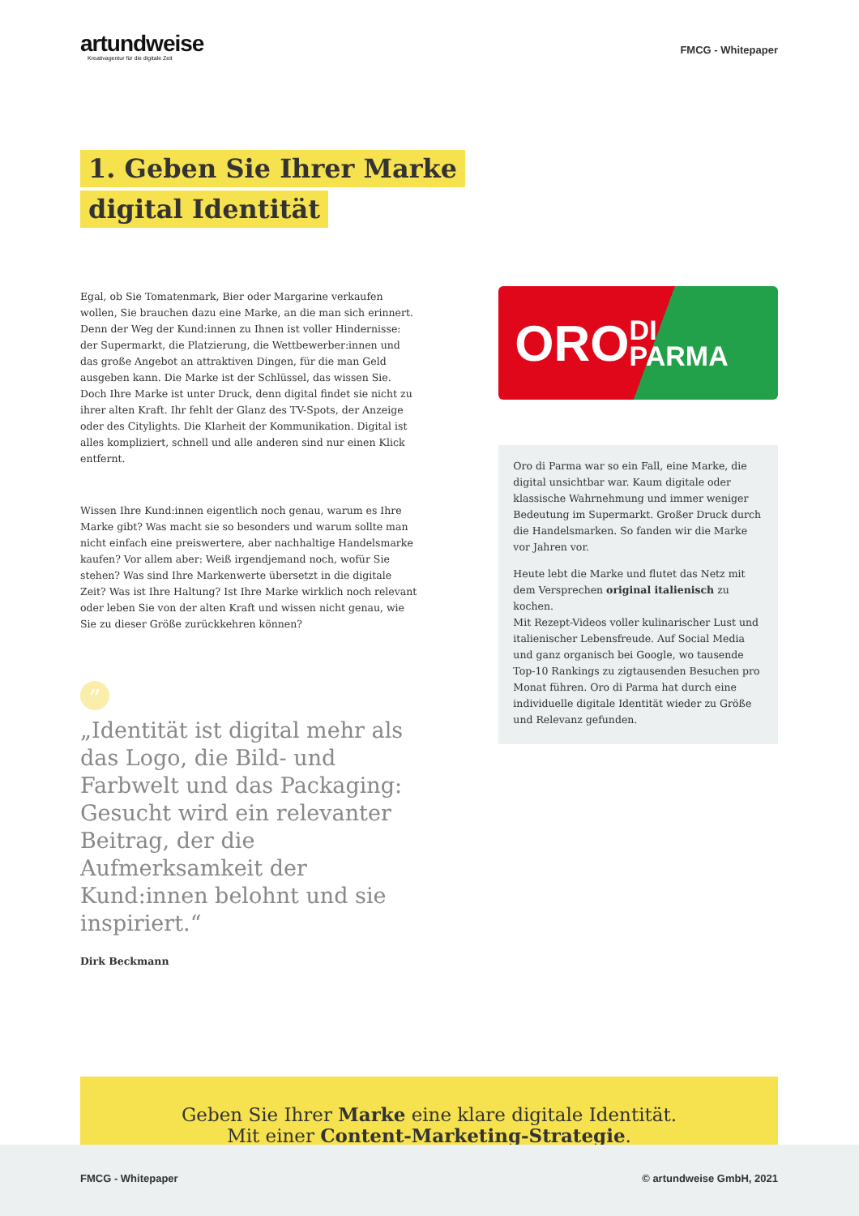artundweise
Kreativagentur für die digitale Zeit
FMCG - Whitepaper
1. Geben Sie Ihrer Marke
digital Identität
Egal, ob Sie Tomatenmark, Bier oder Margarine verkaufen wollen, Sie brauchen dazu eine Marke, an die man sich erinnert. Denn der Weg der Kund:innen zu Ihnen ist voller Hindernisse: der Supermarkt, die Platzierung, die Wettbewerber:innen und das große Angebot an attraktiven Dingen, für die man Geld ausgeben kann. Die Marke ist der Schlüssel, das wissen Sie. Doch Ihre Marke ist unter Druck, denn digital findet sie nicht zu ihrer alten Kraft. Ihr fehlt der Glanz des TV-Spots, der Anzeige oder des Citylights. Die Klarheit der Kommunikation. Digital ist alles kompliziert, schnell und alle anderen sind nur einen Klick entfernt.
Wissen Ihre Kund:innen eigentlich noch genau, warum es Ihre Marke gibt? Was macht sie so besonders und warum sollte man nicht einfach eine preiswertere, aber nachhaltige Handelsmarke kaufen? Vor allem aber: Weiß irgendjemand noch, wofür Sie stehen? Was sind Ihre Markenwerte übersetzt in die digitale Zeit? Was ist Ihre Haltung? Ist Ihre Marke wirklich noch relevant oder leben Sie von der alten Kraft und wissen nicht genau, wie Sie zu dieser Größe zurückkehren können?
”
„Identität ist digital mehr als das Logo, die Bild- und Farbwelt und das Packaging: Gesucht wird ein relevanter Beitrag, der die Aufmerksamkeit der Kund:innen belohnt und sie inspiriert.“
Dirk Beckmann
ORO DI
PARMA
Oro di Parma war so ein Fall, eine Marke, die digital unsichtbar war. Kaum digitale oder klassische Wahrnehmung und immer weniger Bedeutung im Supermarkt. Großer Druck durch die Handelsmarken. So fanden wir die Marke vor Jahren vor.
Heute lebt die Marke und flutet das Netz mit dem Versprechen original italienisch zu kochen.
Mit Rezept-Videos voller kulinarischer Lust und italienischer Lebensfreude. Auf Social Media und ganz organisch bei Google, wo tausende Top-10 Rankings zu zigtausenden Besuchen pro Monat führen. Oro di Parma hat durch eine individuelle digitale Identität wieder zu Größe und Relevanz gefunden.
Geben Sie Ihrer Marke eine klare digitale Identität.
Mit einer Content-Marketing-Strategie.
FMCG - Whitepaper © artundweise GmbH, 2021